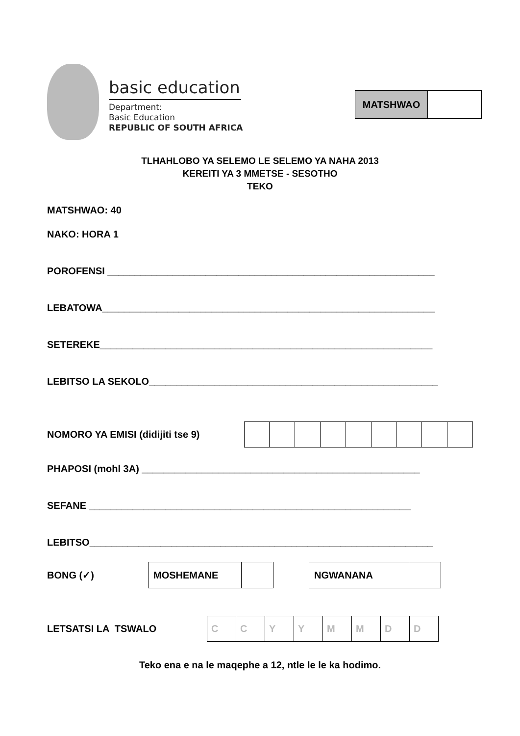basic education
Department:
Basic Education
REPUBLIC OF SOUTH AFRICA
| MATSHWAO | |
TLHAHLOBO YA SELEMO LE SELEMO YA NAHA 2013
KEREITI YA 3 MMETSE - SESOTHO
TEKO
MATSHWAO: 40
NAKO: HORA 1
POROFENSI ____________________________________________________________
LEBATOWA_____________________________________________________________
SETEREKE_____________________________________________________________
LEBITSO LA SEKOLO_____________________________________________________
NOMORO YA EMISI (didijiti tse 9)
PHAPOSI (mohl 3A) ___________________________________________________
SEFANE ___________________________________________________________
LEBITSO_______________________________________________________________
BONG (✓)
| MOSHEMANE | |
| NGWANANA | |
LETSATSI LA TSWALO
| C | C | Y | Y | M | M | D | D |
Teko ena e na le maqephe a 12, ntle le le ka hodimo.